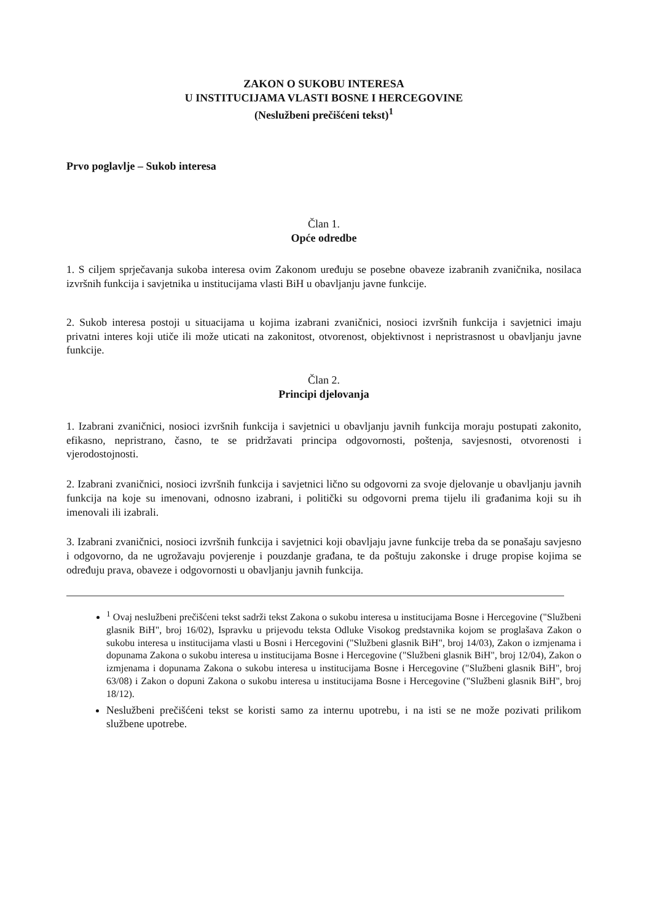ZAKON O SUKOBU INTERESA
U INSTITUCIJAMA VLASTI BOSNE I HERCEGOVINE
(Neslužbeni prečišćeni tekst)<sup>1</sup>
Prvo poglavlje – Sukob interesa
Član 1.
Opće odredbe
1. S ciljem sprječavanja sukoba interesa ovim Zakonom uređuju se posebne obaveze izabranih zvaničnika, nosilaca izvršnih funkcija i savjetnika u institucijama vlasti BiH u obavljanju javne funkcije.
2. Sukob interesa postoji u situacijama u kojima izabrani zvaničnici, nosioci izvršnih funkcija i savjetnici imaju privatni interes koji utiče ili može uticati na zakonitost, otvorenost, objektivnost i nepristrasnost u obavljanju javne funkcije.
Član 2.
Principi djelovanja
1. Izabrani zvaničnici, nosioci izvršnih funkcija i savjetnici u obavljanju javnih funkcija moraju postupati zakonito, efikasno, nepristrano, časno, te se pridržavati principa odgovornosti, poštenja, savjesnosti, otvorenosti i vjerodostojnosti.
2. Izabrani zvaničnici, nosioci izvršnih funkcija i savjetnici lično su odgovorni za svoje djelovanje u obavljanju javnih funkcija na koje su imenovani, odnosno izabrani, i politički su odgovorni prema tijelu ili građanima koji su ih imenovali ili izabrali.
3. Izabrani zvaničnici, nosioci izvršnih funkcija i savjetnici koji obavljaju javne funkcije treba da se ponašaju savjesno i odgovorno, da ne ugrožavaju povjerenje i pouzdanje građana, te da poštuju zakonske i druge propise kojima se određuju prava, obaveze i odgovornosti u obavljanju javnih funkcija.
<sup>1</sup> Ovaj neslužbeni prečišćeni tekst sadrži tekst Zakona o sukobu interesa u institucijama Bosne i Hercegovine ("Službeni glasnik BiH", broj 16/02), Ispravku u prijevodu teksta Odluke Visokog predstavnika kojom se proglašava Zakon o sukobu interesa u institucijama vlasti u Bosni i Hercegovini ("Službeni glasnik BiH", broj 14/03), Zakon o izmjenama i dopunama Zakona o sukobu interesa u institucijama Bosne i Hercegovine ("Službeni glasnik BiH", broj 12/04), Zakon o izmjenama i dopunama Zakona o sukobu interesa u institucijama Bosne i Hercegovine ("Službeni glasnik BiH", broj 63/08) i Zakon o dopuni Zakona o sukobu interesa u institucijama Bosne i Hercegovine ("Službeni glasnik BiH", broj 18/12).
Neslužbeni prečišćeni tekst se koristi samo za internu upotrebu, i na isti se ne može pozivati prilikom službene upotrebe.